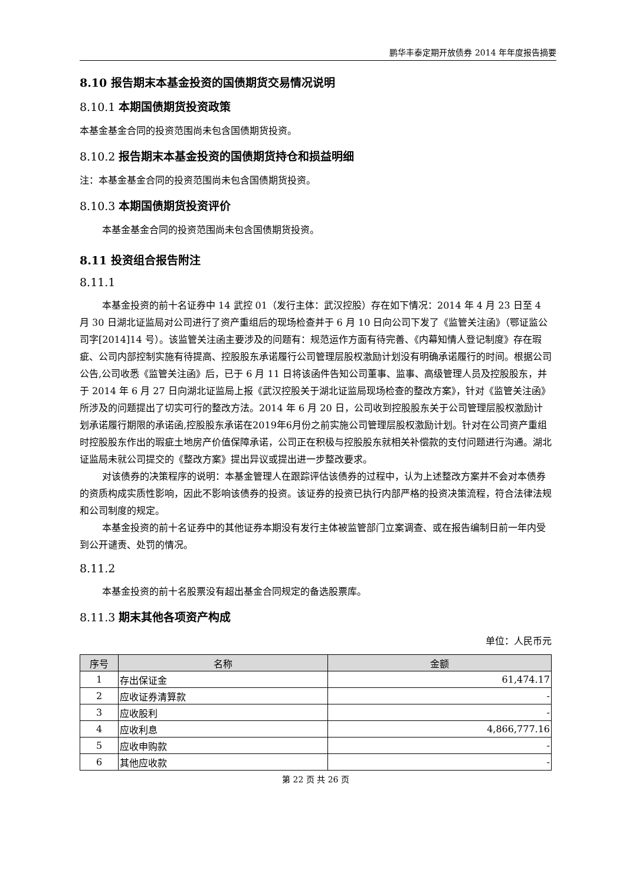鹏华丰泰定期开放债券 2014 年年度报告摘要
8.10 报告期末本基金投资的国债期货交易情况说明
8.10.1 本期国债期货投资政策
本基金基金合同的投资范围尚未包含国债期货投资。
8.10.2 报告期末本基金投资的国债期货持仓和损益明细
注：本基金基金合同的投资范围尚未包含国债期货投资。
8.10.3 本期国债期货投资评价
本基金基金合同的投资范围尚未包含国债期货投资。
8.11 投资组合报告附注
8.11.1
本基金投资的前十名证券中 14 武控 01（发行主体：武汉控股）存在如下情况：2014 年 4 月 23 日至 4 月 30 日湖北证监局对公司进行了资产重组后的现场检查并于 6 月 10 日向公司下发了《监管关注函》（鄂证监公司字[2014]14 号）。该监管关注函主要涉及的问题有：规范运作方面有待完善、《内幕知情人登记制度》存在瑕疵、公司内部控制实施有待提高、控股股东承诺履行公司管理层股权激励计划没有明确承诺履行的时间。根据公司公告,公司收悉《监管关注函》后，已于 6 月 11 日将该函件告知公司董事、监事、高级管理人员及控股股东，并于 2014 年 6 月 27 日向湖北证监局上报《武汉控股关于湖北证监局现场检查的整改方案》，针对《监管关注函》所涉及的问题提出了切实可行的整改方法。2014 年 6 月 20 日，公司收到控股股东关于公司管理层股权激励计划承诺履行期限的承诺函,控股股东承诺在2019年6月份之前实施公司管理层股权激励计划。针对在公司资产重组时控股股东作出的瑕疵土地房产价值保障承诺，公司正在积极与控股股东就相关补偿款的支付问题进行沟通。湖北证监局未就公司提交的《整改方案》提出异议或提出进一步整改要求。
对该债券的决策程序的说明：本基金管理人在跟踪评估该债券的过程中，认为上述整改方案并不会对本债券的资质构成实质性影响，因此不影响该债券的投资。该证券的投资已执行内部严格的投资决策流程，符合法律法规和公司制度的规定。
本基金投资的前十名证券中的其他证券本期没有发行主体被监管部门立案调查、或在报告编制日前一年内受到公开谴责、处罚的情况。
8.11.2
本基金投资的前十名股票没有超出基金合同规定的备选股票库。
8.11.3 期末其他各项资产构成
单位：人民币元
| 序号 | 名称 | 金额 |
| --- | --- | --- |
| 1 | 存出保证金 | 61,474.17 |
| 2 | 应收证券清算款 | - |
| 3 | 应收股利 | - |
| 4 | 应收利息 | 4,866,777.16 |
| 5 | 应收申购款 | - |
| 6 | 其他应收款 | - |
第 22 页 共 26 页